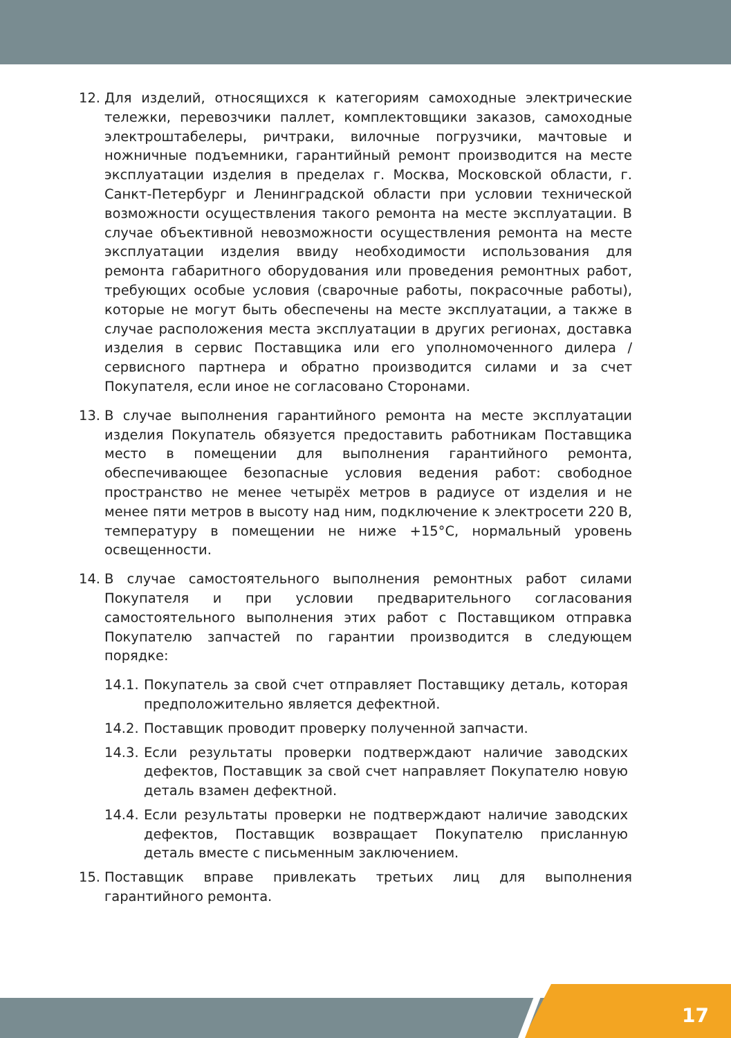12. Для изделий, относящихся к категориям самоходные электрические тележки, перевозчики паллет, комплектовщики заказов, самоходные электроштабелеры, ричтраки, вилочные погрузчики, мачтовые и ножничные подъемники, гарантийный ремонт производится на месте эксплуатации изделия в пределах г. Москва, Московской области, г. Санкт-Петербург и Ленинградской области при условии технической возможности осуществления такого ремонта на месте эксплуатации. В случае объективной невозможности осуществления ремонта на месте эксплуатации изделия ввиду необходимости использования для ремонта габаритного оборудования или проведения ремонтных работ, требующих особые условия (сварочные работы, покрасочные работы), которые не могут быть обеспечены на месте эксплуатации, а также в случае расположения места эксплуатации в других регионах, доставка изделия в сервис Поставщика или его уполномоченного дилера / сервисного партнера и обратно производится силами и за счет Покупателя, если иное не согласовано Сторонами.
13. В случае выполнения гарантийного ремонта на месте эксплуатации изделия Покупатель обязуется предоставить работникам Поставщика место в помещении для выполнения гарантийного ремонта, обеспечивающее безопасные условия ведения работ: свободное пространство не менее четырёх метров в радиусе от изделия и не менее пяти метров в высоту над ним, подключение к электросети 220 В, температуру в помещении не ниже +15°C, нормальный уровень освещенности.
14. В случае самостоятельного выполнения ремонтных работ силами Покупателя и при условии предварительного согласования самостоятельного выполнения этих работ с Поставщиком отправка Покупателю запчастей по гарантии производится в следующем порядке:
14.1. Покупатель за свой счет отправляет Поставщику деталь, которая предположительно является дефектной.
14.2. Поставщик проводит проверку полученной запчасти.
14.3. Если результаты проверки подтверждают наличие заводских дефектов, Поставщик за свой счет направляет Покупателю новую деталь взамен дефектной.
14.4. Если результаты проверки не подтверждают наличие заводских дефектов, Поставщик возвращает Покупателю присланную деталь вместе с письменным заключением.
15. Поставщик вправе привлекать третьих лиц для выполнения гарантийного ремонта.
17